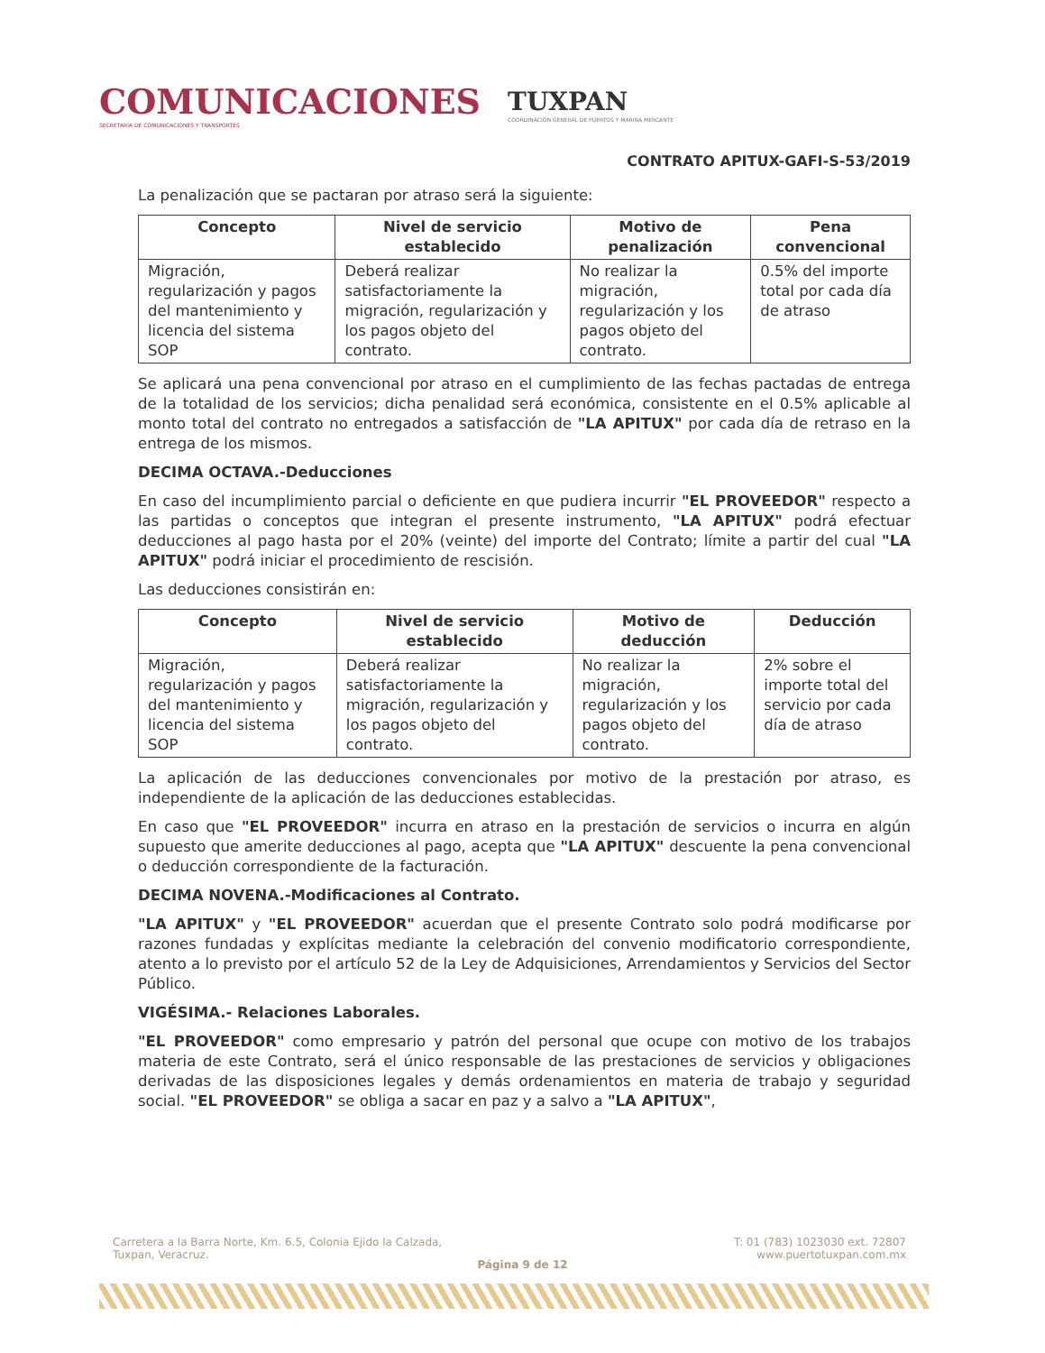COMUNICACIONES
SECRETARÍA DE COMUNICACIONES Y TRANSPORTES
TUXPAN
COORDINACIÓN GENERAL DE PUERTOS Y MARINA MERCANTE
CONTRATO APITUX-GAFI-S-53/2019
La penalización que se pactaran por atraso será la siguiente:
| Concepto | Nivel de servicio establecido | Motivo de penalización | Pena convencional |
| --- | --- | --- | --- |
| Migración, regularización y pagos del mantenimiento y licencia del sistema SOP | Deberá realizar satisfactoriamente la migración, regularización y los pagos objeto del contrato. | No realizar la migración, regularización y los pagos objeto del contrato. | 0.5% del importe total por cada día de atraso |
Se aplicará una pena convencional por atraso en el cumplimiento de las fechas pactadas de entrega de la totalidad de los servicios; dicha penalidad será económica, consistente en el 0.5% aplicable al monto total del contrato no entregados a satisfacción de "LA APITUX" por cada día de retraso en la entrega de los mismos.
DECIMA OCTAVA.-Deducciones
En caso del incumplimiento parcial o deficiente en que pudiera incurrir "EL PROVEEDOR" respecto a las partidas o conceptos que integran el presente instrumento, "LA APITUX" podrá efectuar deducciones al pago hasta por el 20% (veinte) del importe del Contrato; límite a partir del cual "LA APITUX" podrá iniciar el procedimiento de rescisión.
Las deducciones consistirán en:
| Concepto | Nivel de servicio establecido | Motivo de deducción | Deducción |
| --- | --- | --- | --- |
| Migración, regularización y pagos del mantenimiento y licencia del sistema SOP | Deberá realizar satisfactoriamente la migración, regularización y los pagos objeto del contrato. | No realizar la migración, regularización y los pagos objeto del contrato. | 2% sobre el importe total del servicio por cada día de atraso |
La aplicación de las deducciones convencionales por motivo de la prestación por atraso, es independiente de la aplicación de las deducciones establecidas.
En caso que "EL PROVEEDOR" incurra en atraso en la prestación de servicios o incurra en algún supuesto que amerite deducciones al pago, acepta que "LA APITUX" descuente la pena convencional o deducción correspondiente de la facturación.
DECIMA NOVENA.-Modificaciones al Contrato.
"LA APITUX" y "EL PROVEEDOR" acuerdan que el presente Contrato solo podrá modificarse por razones fundadas y explícitas mediante la celebración del convenio modificatorio correspondiente, atento a lo previsto por el artículo 52 de la Ley de Adquisiciones, Arrendamientos y Servicios del Sector Público.
VIGÉSIMA.- Relaciones Laborales.
"EL PROVEEDOR" como empresario y patrón del personal que ocupe con motivo de los trabajos materia de este Contrato, será el único responsable de las prestaciones de servicios y obligaciones derivadas de las disposiciones legales y demás ordenamientos en materia de trabajo y seguridad social. "EL PROVEEDOR" se obliga a sacar en paz y a salvo a "LA APITUX",
Carretera a la Barra Norte, Km. 6.5, Colonia Ejido la Calzada,
Tuxpan, Veracruz.
T: 01 (783) 1023030 ext. 72807
www.puertotuxpan.com.mx
Página 9 de 12